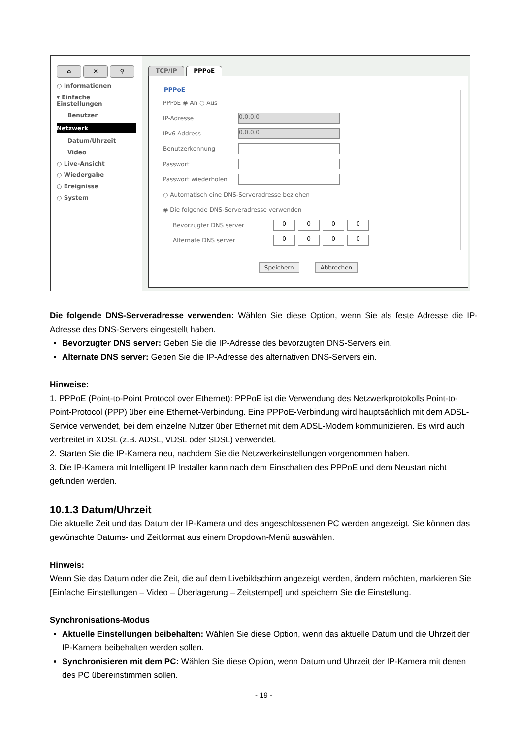⌂ ✕ ⚲
○ Informationen
▾ Einfache Einstellungen
Benutzer
Netzwerk
Datum/Uhrzeit
Video
○ Live-Ansicht
○ Wiedergabe
○ Ereignisse
○ System
TCP/IP PPPoE
PPPoE
PPPoE ◉ An ○ Aus
IP-Adresse
0.0.0.0
IPv6 Address
0.0.0.0
Benutzerkennung
Passwort
Passwort wiederholen
○ Automatisch eine DNS-Serveradresse beziehen
◉ Die folgende DNS-Serveradresse verwenden
Bevorzugter DNS server 0000
Alternate DNS server 0000
Speichern Abbrechen
Die folgende DNS-Serveradresse verwenden: Wählen Sie diese Option, wenn Sie als feste Adresse die IP-Adresse des DNS-Servers eingestellt haben.
Bevorzugter DNS server: Geben Sie die IP-Adresse des bevorzugten DNS-Servers ein.
Alternate DNS server: Geben Sie die IP-Adresse des alternativen DNS-Servers ein.
Hinweise:
1. PPPoE (Point-to-Point Protocol over Ethernet): PPPoE ist die Verwendung des Netzwerkprotokolls Point-to-Point-Protocol (PPP) über eine Ethernet-Verbindung. Eine PPPoE-Verbindung wird hauptsächlich mit dem ADSL-Service verwendet, bei dem einzelne Nutzer über Ethernet mit dem ADSL-Modem kommunizieren. Es wird auch verbreitet in XDSL (z.B. ADSL, VDSL oder SDSL) verwendet.
2. Starten Sie die IP-Kamera neu, nachdem Sie die Netzwerkeinstellungen vorgenommen haben.
3. Die IP-Kamera mit Intelligent IP Installer kann nach dem Einschalten des PPPoE und dem Neustart nicht gefunden werden.
10.1.3 Datum/Uhrzeit
Die aktuelle Zeit und das Datum der IP-Kamera und des angeschlossenen PC werden angezeigt. Sie können das gewünschte Datums- und Zeitformat aus einem Dropdown-Menü auswählen.
Hinweis:
Wenn Sie das Datum oder die Zeit, die auf dem Livebildschirm angezeigt werden, ändern möchten, markieren Sie [Einfache Einstellungen – Video – Überlagerung – Zeitstempel] und speichern Sie die Einstellung.
Synchronisations-Modus
Aktuelle Einstellungen beibehalten: Wählen Sie diese Option, wenn das aktuelle Datum und die Uhrzeit der IP-Kamera beibehalten werden sollen.
Synchronisieren mit dem PC: Wählen Sie diese Option, wenn Datum und Uhrzeit der IP-Kamera mit denen des PC übereinstimmen sollen.
- 19 -